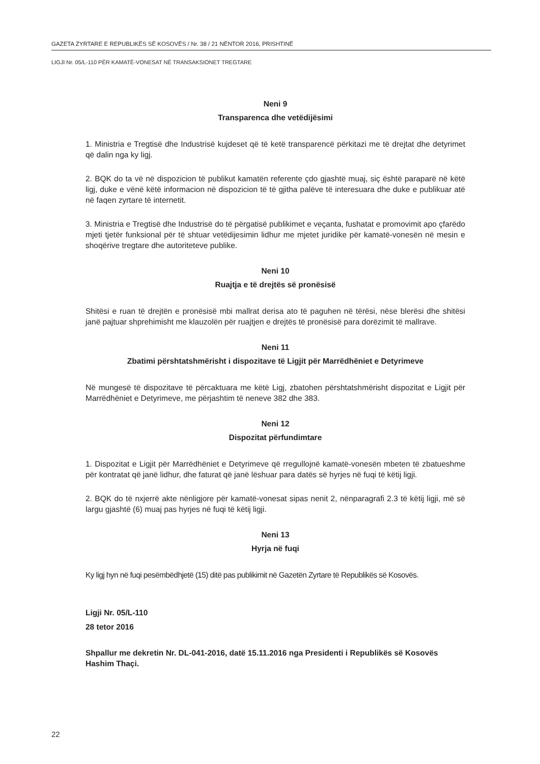GAZETA ZYRTARE E REPUBLIKËS SË KOSOVËS / Nr. 38 / 21 NËNTOR 2016, PRISHTINË
LIGJI Nr. 05/L-110 PËR KAMATË-VONESAT NË TRANSAKSIONET TREGTARE
Neni 9
Transparenca dhe vetëdijësimi
1. Ministria e Tregtisë dhe Industrisë kujdeset që të ketë transparencë përkitazi me të drejtat dhe detyrimet që dalin nga ky ligj.
2. BQK do ta vë në dispozicion të publikut kamatën referente çdo gjashtë muaj, siç është paraparë në këtë ligj, duke e vënë këtë informacion në dispozicion të të gjitha palëve të interesuara dhe duke e publikuar atë në faqen zyrtare të internetit.
3. Ministria e Tregtisë dhe Industrisë do të përgatisë publikimet e veçanta, fushatat e promovimit apo çfarëdo mjeti tjetër funksional për të shtuar vetëdijesimin lidhur me mjetet juridike për kamatë-vonesën në mesin e shoqërive tregtare dhe autoriteteve publike.
Neni 10
Ruajtja e të drejtës së pronësisë
Shitësi e ruan të drejtën e pronësisë mbi mallrat derisa ato të paguhen në tërësi, nëse blerësi dhe shitësi janë pajtuar shprehimisht me klauzolën për ruajtjen e drejtës të pronësisë para dorëzimit të mallrave.
Neni 11
Zbatimi përshtatshmërisht i dispozitave të Ligjit për Marrëdhëniet e Detyrimeve
Në mungesë të dispozitave të përcaktuara me këtë Ligj, zbatohen përshtatshmërisht dispozitat e Ligjit për Marrëdhëniet e Detyrimeve, me përjashtim të neneve 382 dhe 383.
Neni 12
Dispozitat përfundimtare
1. Dispozitat e Ligjit për Marrëdhëniet e Detyrimeve që rregullojnë kamatë-vonesën mbeten të zbatueshme për kontratat që janë lidhur, dhe faturat që janë lëshuar para datës së hyrjes në fuqi të këtij ligji.
2. BQK do të nxjerrë akte nënligjore për kamatë-vonesat sipas nenit 2, nënparagrafi 2.3 të këtij ligji, më së largu gjashtë (6) muaj pas hyrjes në fuqi të këtij ligji.
Neni 13
Hyrja në fuqi
Ky ligj hyn në fuqi pesëmbëdhjetë (15) ditë pas publikimit në Gazetën Zyrtare të Republikës së Kosovës.
Ligji Nr. 05/L-110
28 tetor 2016
Shpallur me dekretin Nr. DL-041-2016, datë 15.11.2016 nga Presidenti i Republikës së Kosovës Hashim Thaçi.
22